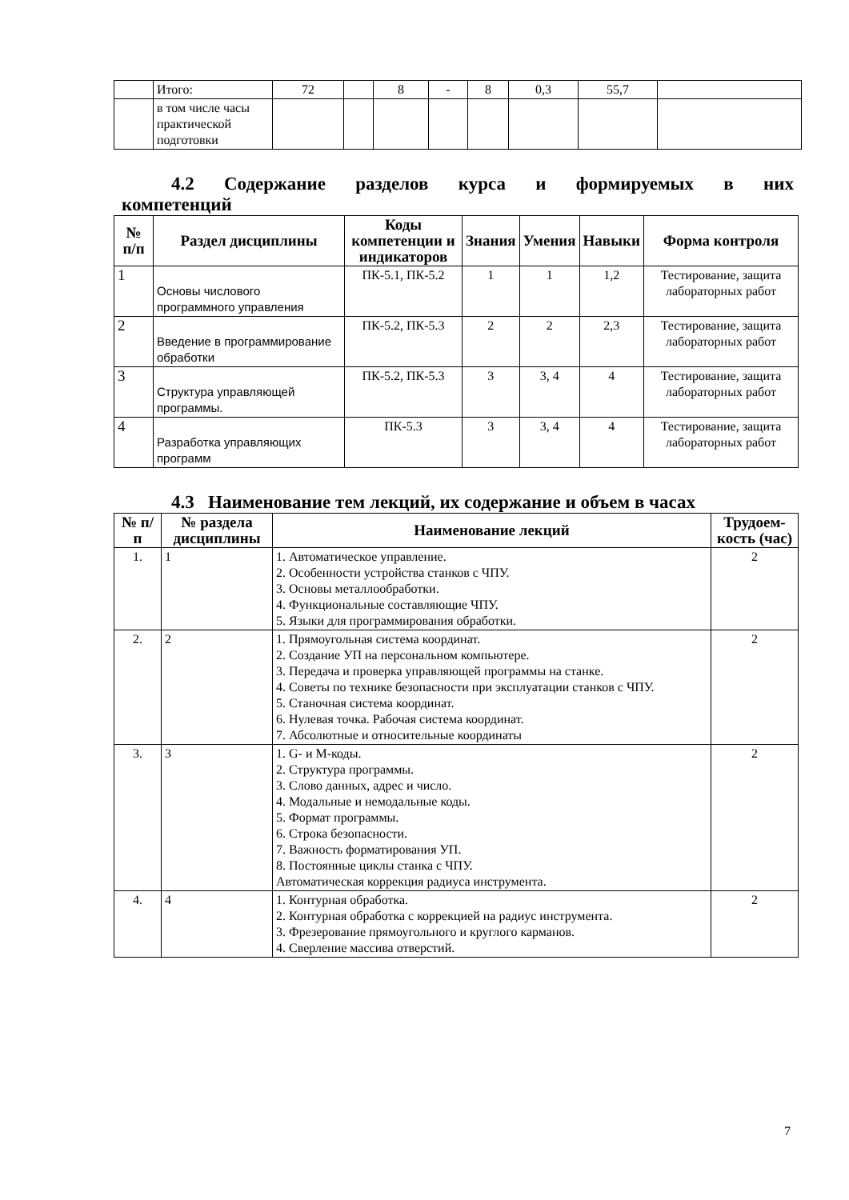| | Итого: | 72 | | 8 | - | 8 | 0,3 | 55,7 | |
| | в том числе часы практической подготовки | | | | | | | | |
4.2 Содержание разделов курса и формируемых в них
компетенций
| № п/п | Раздел дисциплины | Коды компетенции и индикаторов | Знания | Умения | Навыки | Форма контроля |
| --- | --- | --- | --- | --- | --- | --- |
| 1 | Основы числового программного управления | ПК-5.1, ПК-5.2 | 1 | 1 | 1,2 | Тестирование, защита лабораторных работ |
| 2 | Введение в программирование обработки | ПК-5.2, ПК-5.3 | 2 | 2 | 2,3 | Тестирование, защита лабораторных работ |
| 3 | Структура управляющей программы. | ПК-5.2, ПК-5.3 | 3 | 3, 4 | 4 | Тестирование, защита лабораторных работ |
| 4 | Разработка управляющих программ | ПК-5.3 | 3 | 3, 4 | 4 | Тестирование, защита лабораторных работ |
4.3 Наименование тем лекций, их содержание и объем в часах
| № п/п | № раздела дисциплины | Наименование лекций | Трудоем-кость (час) |
| --- | --- | --- | --- |
| 1. | 1 | 1. Автоматическое управление. 2. Особенности устройства станков с ЧПУ. 3. Основы металлообработки. 4. Функциональные составляющие ЧПУ. 5. Языки для программирования обработки. | 2 |
| 2. | 2 | 1. Прямоугольная система координат. 2. Создание УП на персональном компьютере. 3. Передача и проверка управляющей программы на станке. 4. Советы по технике безопасности при эксплуатации станков с ЧПУ. 5. Станочная система координат. 6. Нулевая точка. Рабочая система координат. 7. Абсолютные и относительные координаты | 2 |
| 3. | 3 | 1. G- и М-коды. 2. Структура программы. 3. Слово данных, адрес и число. 4. Модальные и немодальные коды. 5. Формат программы. 6. Строка безопасности. 7. Важность форматирования УП. 8. Постоянные циклы станка с ЧПУ. Автоматическая коррекция радиуса инструмента. | 2 |
| 4. | 4 | 1. Контурная обработка. 2. Контурная обработка с коррекцией на радиус инструмента. 3. Фрезерование прямоугольного и круглого карманов. 4. Сверление массива отверстий. | 2 |
7